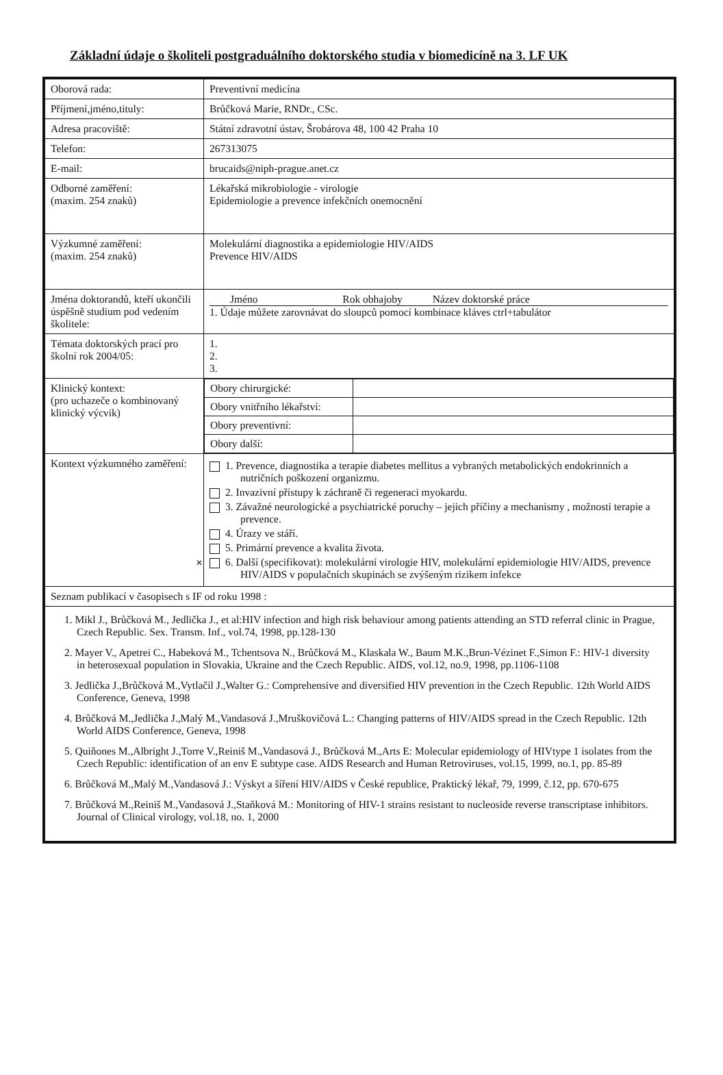Základní údaje o školiteli postgraduálního doktorského studia v biomedicíně na 3. LF UK
| Oborová rada: | Preventivní medicína |
| Příjmení,jméno,tituly: | Brůčková Marie, RNDr., CSc. |
| Adresa pracoviště: | Státní zdravotní ústav, Šrobárova 48, 100 42 Praha 10 |
| Telefon: | 267313075 |
| E-mail: | brucaids@niph-prague.anet.cz |
| Odborné zaměření: (maxim. 254 znaků) | Lékařská mikrobiologie - virologie Epidemiologie a prevence infekčních onemocnění |
| Výzkumné zaměření: (maxim. 254 znaků) | Molekulární diagnostika a epidemiologie HIV/AIDS Prevence HIV/AIDS |
| Jména doktorandů, kteří ukončili úspěšně studium pod vedením školitele: | Jméno Rok obhajoby Název doktorské práce 1. Údaje můžete zarovnávat do sloupců pomocí kombinace kláves ctrl+tabulátor |
| Témata doktorských prací pro školní rok 2004/05: | 1. 2. 3. |
| Klinický kontext: (pro uchazeče o kombinovaný klinický výcvik) | / Obory chirurgické: / / / Obory vnitřního lékařství: / / / Obory preventivní: / / / Obory další: / / |
| Kontext výzkumného zaměření: | 1. Prevence, diagnostika a terapie diabetes mellitus a vybraných metabolických endokrinních a nutričních poškození organizmu. 2. Invazivní přístupy k záchraně či regeneraci myokardu. 3. Závažné neurologické a psychiatrické poruchy – jejich příčiny a mechanismy , možnosti terapie a prevence. 4. Úrazy ve stáří. 5. Primární prevence a kvalita života. ✕ 6. Další (specifikovat): molekulární virologie HIV, molekulární epidemiologie HIV/AIDS, prevence HIV/AIDS v populačních skupinách se zvýšeným rizikem infekce |
| Seznam publikací v časopisech s IF od roku 1998 : | |
| 1. Mikl J., Brůčková M., Jedlička J., et al:HIV infection and high risk behaviour among patients attending an STD referral clinic in Prague, Czech Republic. Sex. Transm. Inf., vol.74, 1998, pp.128-130 2. Mayer V., Apetrei C., Habeková M., Tchentsova N., Brůčková M., Klaskala W., Baum M.K.,Brun-Vézinet F.,Simon F.: HIV-1 diversity in heterosexual population in Slovakia, Ukraine and the Czech Republic. AIDS, vol.12, no.9, 1998, pp.1106-1108 3. Jedlička J.,Brůčková M.,Vytlačil J.,Walter G.: Comprehensive and diversified HIV prevention in the Czech Republic. 12th World AIDS Conference, Geneva, 1998 4. Brůčková M.,Jedlička J.,Malý M.,Vandasová J.,Mruškovičová L.: Changing patterns of HIV/AIDS spread in the Czech Republic. 12th World AIDS Conference, Geneva, 1998 5. Quiňones M.,Albright J.,Torre V.,Reiniš M.,Vandasová J., Brůčková M.,Arts E: Molecular epidemiology of HIVtype 1 isolates from the Czech Republic: identification of an env E subtype case. AIDS Research and Human Retroviruses, vol.15, 1999, no.1, pp. 85-89 6. Brůčková M.,Malý M.,Vandasová J.: Výskyt a šíření HIV/AIDS v České republice, Praktický lékař, 79, 1999, č.12, pp. 670-675 7. Brůčková M.,Reiniš M.,Vandasová J.,Staňková M.: Monitoring of HIV-1 strains resistant to nucleoside reverse transcriptase inhibitors. Journal of Clinical virology, vol.18, no. 1, 2000 | |